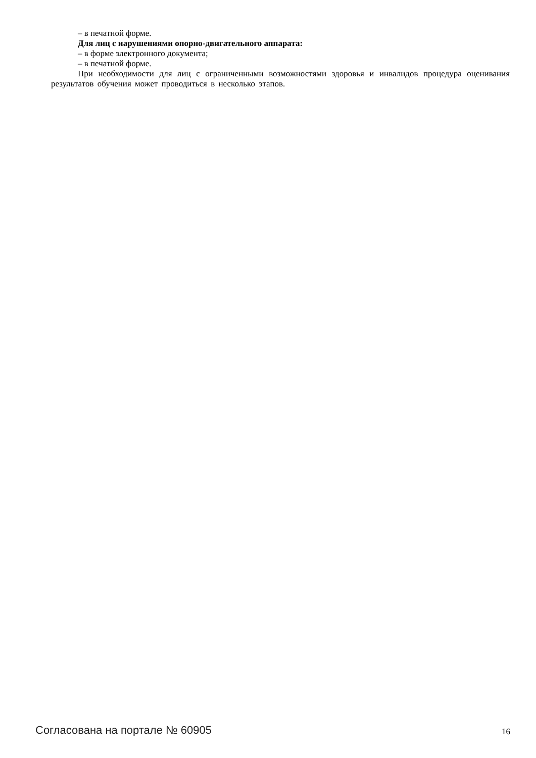– в печатной форме.
Для лиц с нарушениями опорно-двигательного аппарата:
– в форме электронного документа;
– в печатной форме.
При необходимости для лиц с ограниченными возможностями здоровья и инвалидов процедура оценивания результатов обучения может проводиться в несколько этапов.
Согласована на портале № 60905 16